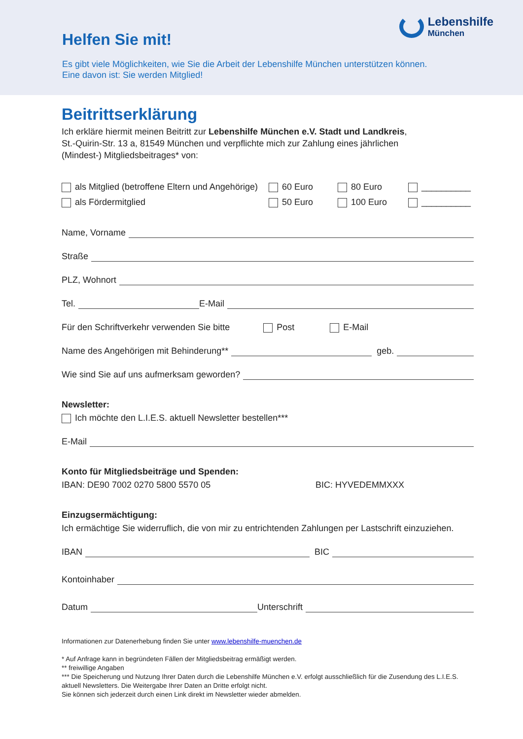Helfen Sie mit!
Es gibt viele Möglichkeiten, wie Sie die Arbeit der Lebenshilfe München unterstützen können.
Eine davon ist: Sie werden Mitglied!
Lebenshilfe
München
Beitrittserklärung
Ich erkläre hiermit meinen Beitritt zur Lebenshilfe München e.V. Stadt und Landkreis,
St.-Quirin-Str. 13 a, 81549 München und verpflichte mich zur Zahlung eines jährlichen
(Mindest-) Mitgliedsbeitrages* von:
als Mitglied (betroffene Eltern und Angehörige)
60 Euro
80 Euro
__________
als Fördermitglied
50 Euro
100 Euro
__________
Name, Vorname
Straße
PLZ, Wohnort
Tel. E-Mail
Für den Schriftverkehr verwenden Sie bitte Post E-Mail
Name des Angehörigen mit Behinderung** geb.
Wie sind Sie auf uns aufmerksam geworden?
Newsletter:
Ich möchte den L.I.E.S. aktuell Newsletter bestellen***
E-Mail
Konto für Mitgliedsbeiträge und Spenden:
IBAN: DE90 7002 0270 5800 5570 05 BIC: HYVEDEMMXXX
Einzugsermächtigung:
Ich ermächtige Sie widerruflich, die von mir zu entrichtenden Zahlungen per Lastschrift einzuziehen.
IBAN BIC
Kontoinhaber
Datum Unterschrift
Informationen zur Datenerhebung finden Sie unter www.lebenshilfe-muenchen.de
* Auf Anfrage kann in begründeten Fällen der Mitgliedsbeitrag ermäßigt werden.
** freiwillige Angaben
*** Die Speicherung und Nutzung Ihrer Daten durch die Lebenshilfe München e.V. erfolgt ausschließlich für die Zusendung des L.I.E.S. aktuell Newsletters. Die Weitergabe Ihrer Daten an Dritte erfolgt nicht.
Sie können sich jederzeit durch einen Link direkt im Newsletter wieder abmelden.